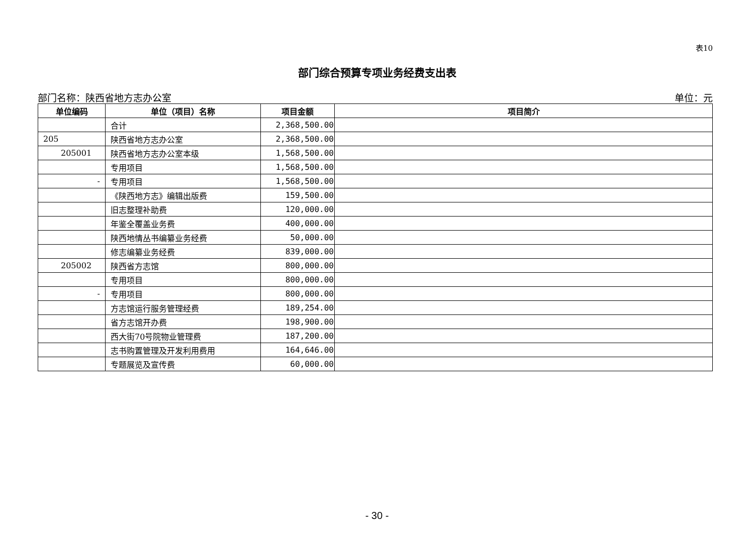表10
部门综合预算专项业务经费支出表
部门名称：陕西省地方志办公室 单位：元
| 单位编码 | 单位（项目）名称 | 项目金额 | 项目简介 |
| --- | --- | --- | --- |
| | 合计 | 2,368,500.00 | |
| 205 | 陕西省地方志办公室 | 2,368,500.00 | |
| 205001 | 陕西省地方志办公室本级 | 1,568,500.00 | |
| | 专用项目 | 1,568,500.00 | |
| - | 专用项目 | 1,568,500.00 | |
| | 《陕西地方志》编辑出版费 | 159,500.00 | |
| | 旧志整理补助费 | 120,000.00 | |
| | 年鉴全覆盖业务费 | 400,000.00 | |
| | 陕西地情丛书编纂业务经费 | 50,000.00 | |
| | 修志编纂业务经费 | 839,000.00 | |
| 205002 | 陕西省方志馆 | 800,000.00 | |
| | 专用项目 | 800,000.00 | |
| - | 专用项目 | 800,000.00 | |
| | 方志馆运行服务管理经费 | 189,254.00 | |
| | 省方志馆开办费 | 198,900.00 | |
| | 西大街70号院物业管理费 | 187,200.00 | |
| | 志书购置管理及开发利用费用 | 164,646.00 | |
| | 专题展览及宣传费 | 60,000.00 | |
- 30 -